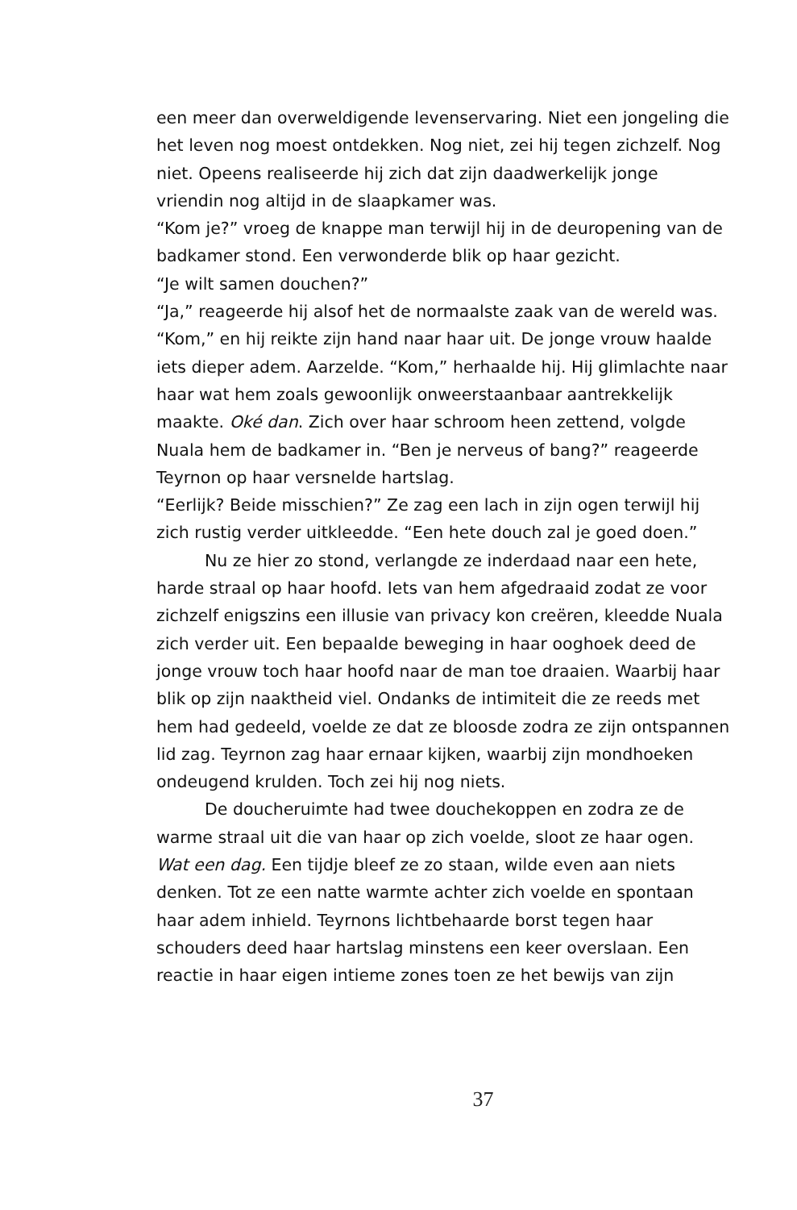een meer dan overweldigende levenservaring. Niet een jongeling die het leven nog moest ontdekken. Nog niet, zei hij tegen zichzelf. Nog niet. Opeens realiseerde hij zich dat zijn daadwerkelijk jonge vriendin nog altijd in de slaapkamer was.
“Kom je?” vroeg de knappe man terwijl hij in de deuropening van de badkamer stond. Een verwonderde blik op haar gezicht.
“Je wilt samen douchen?”
“Ja,” reageerde hij alsof het de normaalste zaak van de wereld was. “Kom,” en hij reikte zijn hand naar haar uit. De jonge vrouw haalde iets dieper adem. Aarzelde. “Kom,” herhaalde hij. Hij glimlachte naar haar wat hem zoals gewoonlijk onweerstaanbaar aantrekkelijk maakte. Oké dan. Zich over haar schroom heen zettend, volgde Nuala hem de badkamer in. “Ben je nerveus of bang?” reageerde Teyrnon op haar versnelde hartslag.
“Eerlijk? Beide misschien?” Ze zag een lach in zijn ogen terwijl hij zich rustig verder uitkleedde. “Een hete douch zal je goed doen.”
Nu ze hier zo stond, verlangde ze inderdaad naar een hete, harde straal op haar hoofd. Iets van hem afgedraaid zodat ze voor zichzelf enigszins een illusie van privacy kon creëren, kleedde Nuala zich verder uit. Een bepaalde beweging in haar ooghoek deed de jonge vrouw toch haar hoofd naar de man toe draaien. Waarbij haar blik op zijn naaktheid viel. Ondanks de intimiteit die ze reeds met hem had gedeeld, voelde ze dat ze bloosde zodra ze zijn ontspannen lid zag. Teyrnon zag haar ernaar kijken, waarbij zijn mondhoeken ondeugend krulden. Toch zei hij nog niets.
De doucheruimte had twee douchekoppen en zodra ze de warme straal uit die van haar op zich voelde, sloot ze haar ogen. Wat een dag. Een tijdje bleef ze zo staan, wilde even aan niets denken. Tot ze een natte warmte achter zich voelde en spontaan haar adem inhield. Teyrnons lichtbehaarde borst tegen haar schouders deed haar hartslag minstens een keer overslaan. Een reactie in haar eigen intieme zones toen ze het bewijs van zijn
37